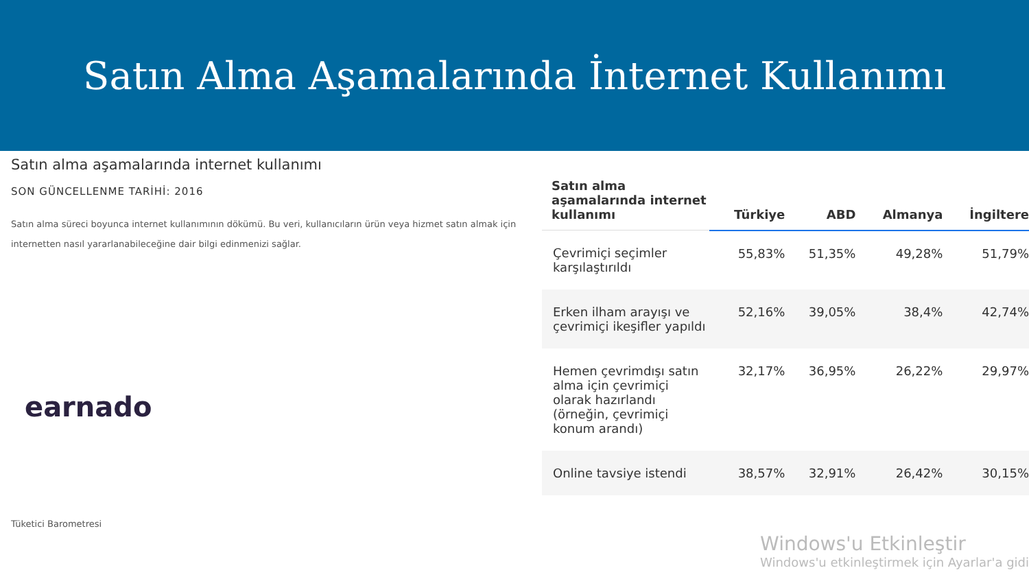Satın Alma Aşamalarında İnternet Kullanımı
Satın alma aşamalarında internet kullanımı
SON GÜNCELLENME TARİHİ: 2016
Satın alma süreci boyunca internet kullanımının dökümü. Bu veri, kullanıcıların ürün veya hizmet satın almak için internetten nasıl yararlanabileceğine dair bilgi edinmenizi sağlar.
earnado
Tüketici Barometresi
| Satın alma aşamalarında internet kullanımı | Türkiye | ABD | Almanya | İngiltere |
| --- | --- | --- | --- | --- |
| Çevrimiçi seçimler karşılaştırıldı | 55,83% | 51,35% | 49,28% | 51,79% |
| Erken ilham arayışı ve çevrimiçi ikeşifler yapıldı | 52,16% | 39,05% | 38,4% | 42,74% |
| Hemen çevrimdışı satın alma için çevrimiçi olarak hazırlandı (örneğin, çevrimiçi konum arandı) | 32,17% | 36,95% | 26,22% | 29,97% |
| Online tavsiye istendi | 38,57% | 32,91% | 26,42% | 30,15% |
Windows'u Etkinleştir
Windows'u etkinleştirmek için Ayarlar'a gidi